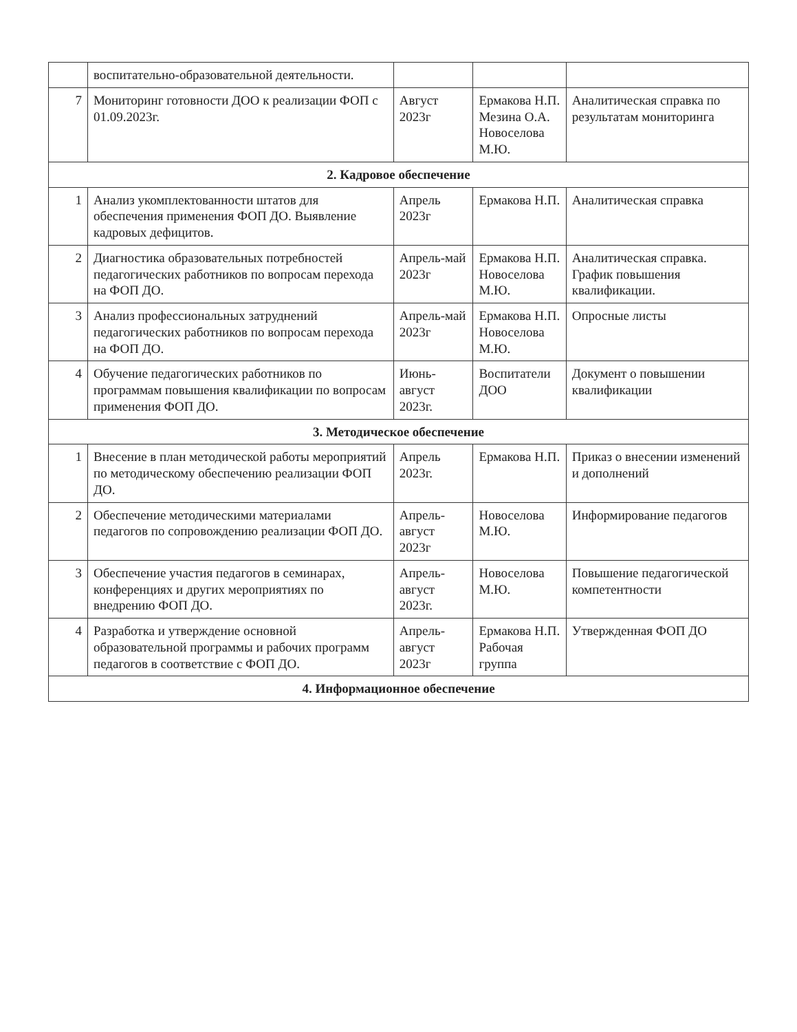| | воспитательно-образовательной деятельности. | | | |
| 7 | Мониторинг готовности ДОО к реализации ФОП с 01.09.2023г. | Август 2023г | Ермакова Н.П. Мезина О.А. Новоселова М.Ю. | Аналитическая справка по результатам мониторинга |
| 2. Кадровое обеспечение | | | | |
| 1 | Анализ укомплектованности штатов для обеспечения применения ФОП ДО. Выявление кадровых дефицитов. | Апрель 2023г | Ермакова Н.П. | Аналитическая справка |
| 2 | Диагностика образовательных потребностей педагогических работников по вопросам перехода на ФОП ДО. | Апрель-май 2023г | Ермакова Н.П. Новоселова М.Ю. | Аналитическая справка. График повышения квалификации. |
| 3 | Анализ профессиональных затруднений педагогических работников по вопросам перехода на ФОП ДО. | Апрель-май 2023г | Ермакова Н.П. Новоселова М.Ю. | Опросные листы |
| 4 | Обучение педагогических работников по программам повышения квалификации по вопросам применения ФОП ДО. | Июнь-август 2023г. | Воспитатели ДОО | Документ о повышении квалификации |
| 3. Методическое обеспечение | | | | |
| 1 | Внесение в план методической работы мероприятий по методическому обеспечению реализации ФОП ДО. | Апрель 2023г. | Ермакова Н.П. | Приказ о внесении изменений и дополнений |
| 2 | Обеспечение методическими материалами педагогов по сопровождению реализации ФОП ДО. | Апрель-август 2023г | Новоселова М.Ю. | Информирование педагогов |
| 3 | Обеспечение участия педагогов в семинарах, конференциях и других мероприятиях по внедрению ФОП ДО. | Апрель-август 2023г. | Новоселова М.Ю. | Повышение педагогической компетентности |
| 4 | Разработка и утверждение основной образовательной программы и рабочих программ педагогов в соответствие с ФОП ДО. | Апрель-август 2023г | Ермакова Н.П. Рабочая группа | Утвержденная ФОП ДО |
| 4. Информационное обеспечение | | | | |